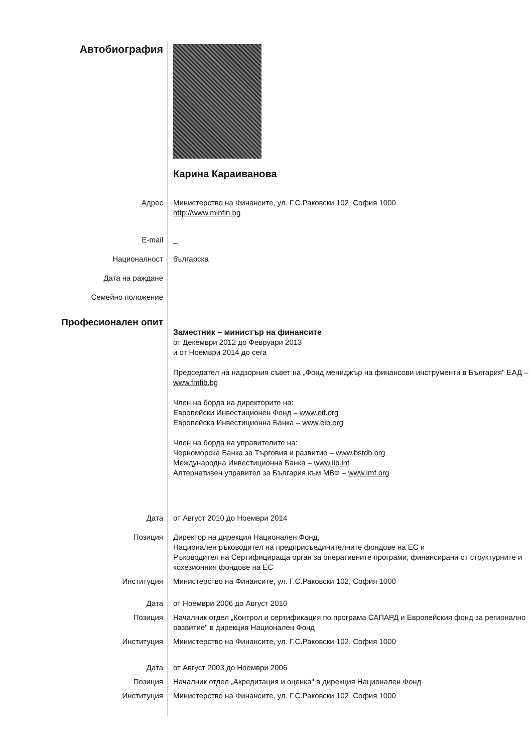Автобиография
Карина Караиванова
Адрес Министерство на Финансите, ул. Г.С.Раковски 102, София 1000
http://www.minfin.bg
E-mail _
Националност българска
Дата на раждане
Семейно положение
Професионален опит
Заместник – министър на финансите
от Декември 2012 до Февруари 2013
и от Ноември 2014 до сега
Председател на надзорния съвет на „Фонд мениджър на финансови инструменти в България" ЕАД – www.fmfib.bg
Член на борда на директорите на:
Европейски Инвестиционен Фонд – www.eif.org
Европейска Инвестиционна Банка – www.eib.org
Член на борда на управителите на:
Черноморска Банка за Търговия и развитие – www.bstdb.org
Международна Инвестиционна Банка – www.iib.int
Алтернативен управител за България към МВФ – www.imf.org
Дата от Август 2010 до Ноември 2014
Позиция Директор на дирекция Национален Фонд,
Национален ръководител на предприсъединителните фондове на ЕС и
Ръководител на Сертифицираща орган за оперативните програми, финансирани от структурните и кохезионния фондове на ЕС
Институция Министерство на Финансите, ул. Г.С.Раковски 102, София 1000
Дата от Ноември 2006 до Август 2010
Позиция Началник отдел „Контрол и сертификация по програма САПАРД и Европейския фонд за регионално развитие" в дирекция Национален Фонд
Институция Министерство на Финансите, ул. Г.С.Раковски 102, София 1000
Дата от Август 2003 до Ноември 2006
Позиция Началник отдел „Акредитация и оценка" в дирекция Национален Фонд
Институция Министерство на Финансите, ул. Г.С.Раковски 102, София 1000